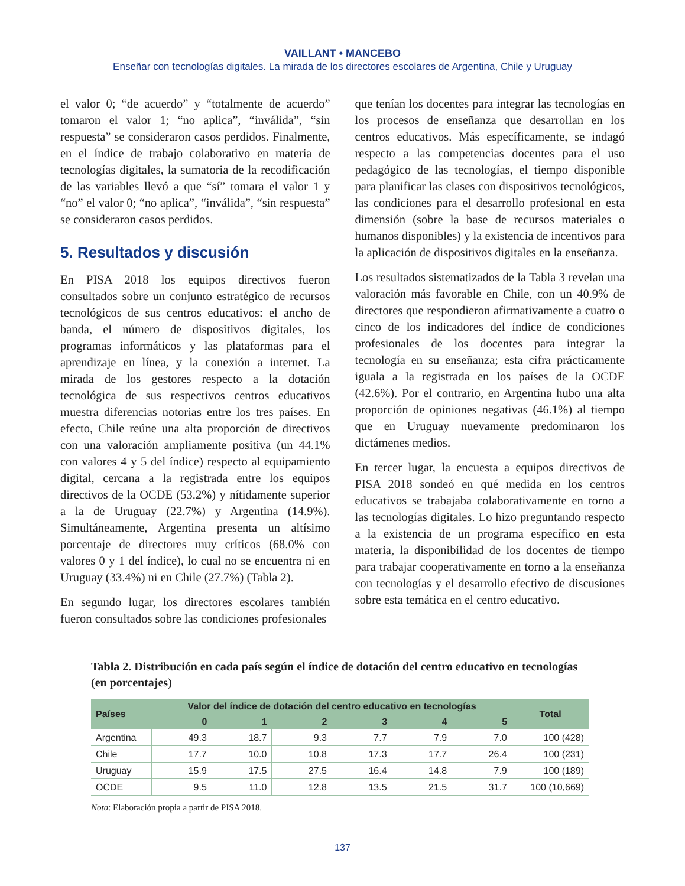VAILLANT • MANCEBO
Enseñar con tecnologías digitales. La mirada de los directores escolares de Argentina, Chile y Uruguay
el valor 0; “de acuerdo” y “totalmente de acuerdo” tomaron el valor 1; “no aplica”, “inválida”, “sin respuesta” se consideraron casos perdidos. Finalmente, en el índice de trabajo colaborativo en materia de tecnologías digitales, la sumatoria de la recodificación de las variables llevó a que “sí” tomara el valor 1 y “no” el valor 0; “no aplica”, “inválida”, “sin respuesta” se consideraron casos perdidos.
5. Resultados y discusión
En PISA 2018 los equipos directivos fueron consultados sobre un conjunto estratégico de recursos tecnológicos de sus centros educativos: el ancho de banda, el número de dispositivos digitales, los programas informáticos y las plataformas para el aprendizaje en línea, y la conexión a internet. La mirada de los gestores respecto a la dotación tecnológica de sus respectivos centros educativos muestra diferencias notorias entre los tres países. En efecto, Chile reúne una alta proporción de directivos con una valoración ampliamente positiva (un 44.1% con valores 4 y 5 del índice) respecto al equipamiento digital, cercana a la registrada entre los equipos directivos de la OCDE (53.2%) y nítidamente superior a la de Uruguay (22.7%) y Argentina (14.9%). Simultáneamente, Argentina presenta un altísimo porcentaje de directores muy críticos (68.0% con valores 0 y 1 del índice), lo cual no se encuentra ni en Uruguay (33.4%) ni en Chile (27.7%) (Tabla 2).
En segundo lugar, los directores escolares también fueron consultados sobre las condiciones profesionales
que tenían los docentes para integrar las tecnologías en los procesos de enseñanza que desarrollan en los centros educativos. Más específicamente, se indagó respecto a las competencias docentes para el uso pedagógico de las tecnologías, el tiempo disponible para planificar las clases con dispositivos tecnológicos, las condiciones para el desarrollo profesional en esta dimensión (sobre la base de recursos materiales o humanos disponibles) y la existencia de incentivos para la aplicación de dispositivos digitales en la enseñanza.
Los resultados sistematizados de la Tabla 3 revelan una valoración más favorable en Chile, con un 40.9% de directores que respondieron afirmativamente a cuatro o cinco de los indicadores del índice de condiciones profesionales de los docentes para integrar la tecnología en su enseñanza; esta cifra prácticamente iguala a la registrada en los países de la OCDE (42.6%). Por el contrario, en Argentina hubo una alta proporción de opiniones negativas (46.1%) al tiempo que en Uruguay nuevamente predominaron los dictámenes medios.
En tercer lugar, la encuesta a equipos directivos de PISA 2018 sondeó en qué medida en los centros educativos se trabajaba colaborativamente en torno a las tecnologías digitales. Lo hizo preguntando respecto a la existencia de un programa específico en esta materia, la disponibilidad de los docentes de tiempo para trabajar cooperativamente en torno a la enseñanza con tecnologías y el desarrollo efectivo de discusiones sobre esta temática en el centro educativo.
Tabla 2. Distribución en cada país según el índice de dotación del centro educativo en tecnologías (en porcentajes)
| Países | Valor del índice de dotación del centro educativo en tecnologías | | | | | | Total |
| --- | --- | --- | --- | --- | --- | --- | --- |
| | 0 | 1 | 2 | 3 | 4 | 5 | |
| Argentina | 49.3 | 18.7 | 9.3 | 7.7 | 7.9 | 7.0 | 100 (428) |
| Chile | 17.7 | 10.0 | 10.8 | 17.3 | 17.7 | 26.4 | 100 (231) |
| Uruguay | 15.9 | 17.5 | 27.5 | 16.4 | 14.8 | 7.9 | 100 (189) |
| OCDE | 9.5 | 11.0 | 12.8 | 13.5 | 21.5 | 31.7 | 100 (10,669) |
Nota: Elaboración propia a partir de PISA 2018.
137